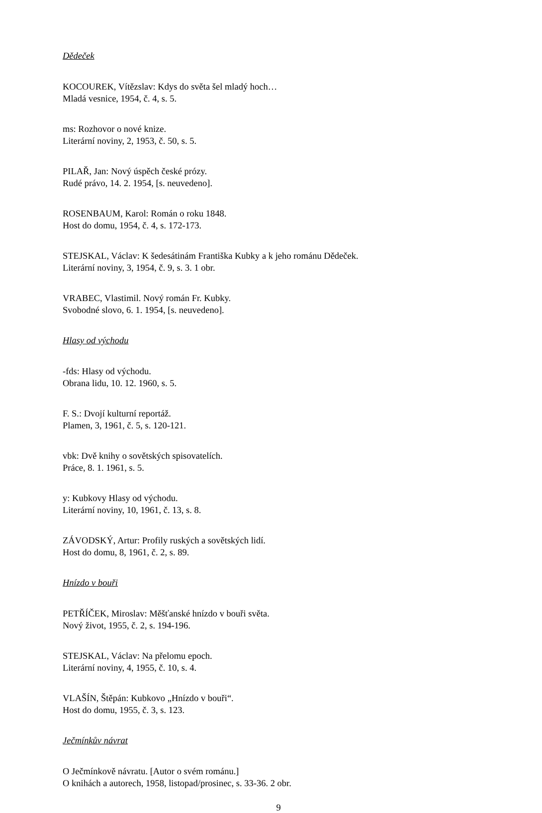Dědeček
KOCOUREK, Vítězslav: Kdys do světa šel mladý hoch…
Mladá vesnice, 1954, č. 4, s. 5.
ms: Rozhovor o nové knize.
Literární noviny, 2, 1953, č. 50, s. 5.
PILAŘ, Jan: Nový úspěch české prózy.
Rudé právo, 14. 2. 1954, [s. neuvedeno].
ROSENBAUM, Karol: Román o roku 1848.
Host do domu, 1954, č. 4, s. 172-173.
STEJSKAL, Václav: K šedesátinám Františka Kubky a k jeho románu Dědeček.
Literární noviny, 3, 1954, č. 9, s. 3. 1 obr.
VRABEC, Vlastimil. Nový román Fr. Kubky.
Svobodné slovo, 6. 1. 1954, [s. neuvedeno].
Hlasy od východu
-fds: Hlasy od východu.
Obrana lidu, 10. 12. 1960, s. 5.
F. S.: Dvojí kulturní reportáž.
Plamen, 3, 1961, č. 5, s. 120-121.
vbk: Dvě knihy o sovětských spisovatelích.
Práce, 8. 1. 1961, s. 5.
y: Kubkovy Hlasy od východu.
Literární noviny, 10, 1961, č. 13, s. 8.
ZÁVODSKÝ, Artur: Profily ruských a sovětských lidí.
Host do domu, 8, 1961, č. 2, s. 89.
Hnízdo v bouři
PETŘÍČEK, Miroslav: Měšťanské hnízdo v bouři světa.
Nový život, 1955, č. 2, s. 194-196.
STEJSKAL, Václav: Na přelomu epoch.
Literární noviny, 4, 1955, č. 10, s. 4.
VLAŠÍN, Štěpán: Kubkovo „Hnízdo v bouři“.
Host do domu, 1955, č. 3, s. 123.
Ječmínkův návrat
O Ječmínkově návratu. [Autor o svém románu.]
O knihách a autorech, 1958, listopad/prosinec, s. 33-36. 2 obr.
9